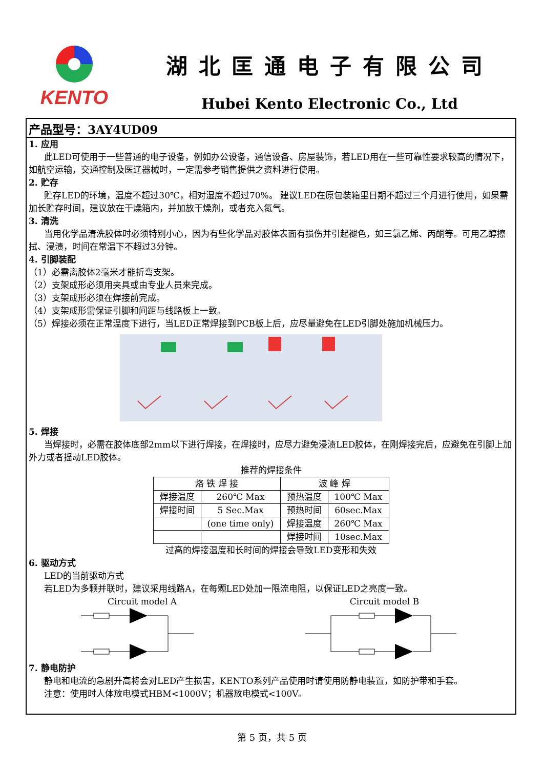KENTO
湖北匡通电子有限公司
Hubei Kento Electronic Co., Ltd
产品型号：3AY4UD09
1. 应用
此LED可使用于一些普通的电子设备，例如办公设备，通信设备、房屋装饰，若LED用在一些可靠性要求较高的情况下，如航空运输，交通控制及医辽器械时，一定需参考销售提供之资料进行使用。
2. 贮存
贮存LED的环境，温度不超过30℃，相对湿度不超过70%。 建议LED在原包装箱里日期不超过三个月进行使用，如果需加长贮存时间，建议放在干燥箱内，并加放干燥剂，或者充入氮气。
3. 清洗
当用化学品清洗胶体时必须特别小心，因为有些化学品对胶体表面有损伤并引起褪色，如三氯乙烯、丙酮等。可用乙醇擦拭、浸渍，时间在常温下不超过3分钟。
4. 引脚装配
（1）必需离胶体2毫米才能折弯支架。
（2）支架成形必须用夹具或由专业人员来完成。
（3）支架成形必须在焊接前完成。
（4）支架成形需保证引脚和间距与线路板上一致。
（5）焊接必须在正常温度下进行，当LED正常焊接到PCB板上后，应尽量避免在LED引脚处施加机械压力。
5. 焊接
当焊接时，必需在胶体底部2mm以下进行焊接，在焊接时，应尽力避免浸渍LED胶体，在刚焊接完后，应避免在引脚上加外力或者摇动LED胶体。
推荐的焊接条件
| 烙 铁 焊 接 | | 波 峰 焊 | |
| --- | --- | --- | --- |
| 焊接温度 | 260℃ Max | 预热温度 | 100℃ Max |
| 焊接时间 | 5 Sec.Max | 预热时间 | 60sec.Max |
| | (one time only) | 焊接温度 | 260℃ Max |
| | | 焊接时间 | 10sec.Max |
过高的焊接温度和长时间的焊接会导致LED变形和失效
6. 驱动方式
LED的当前驱动方式
若LED为多颗并联时，建议采用线路A，在每颗LED处加一限流电阻，以保证LED之亮度一致。
Circuit model A Circuit model B
7. 静电防护
静电和电流的急剧升高将会对LED产生损害，KENTO系列产品使用时请使用防静电装置，如防护带和手套。
注意：使用时人体放电模式HBM<1000V；机器放电模式<100V。
第 5 页，共 5 页